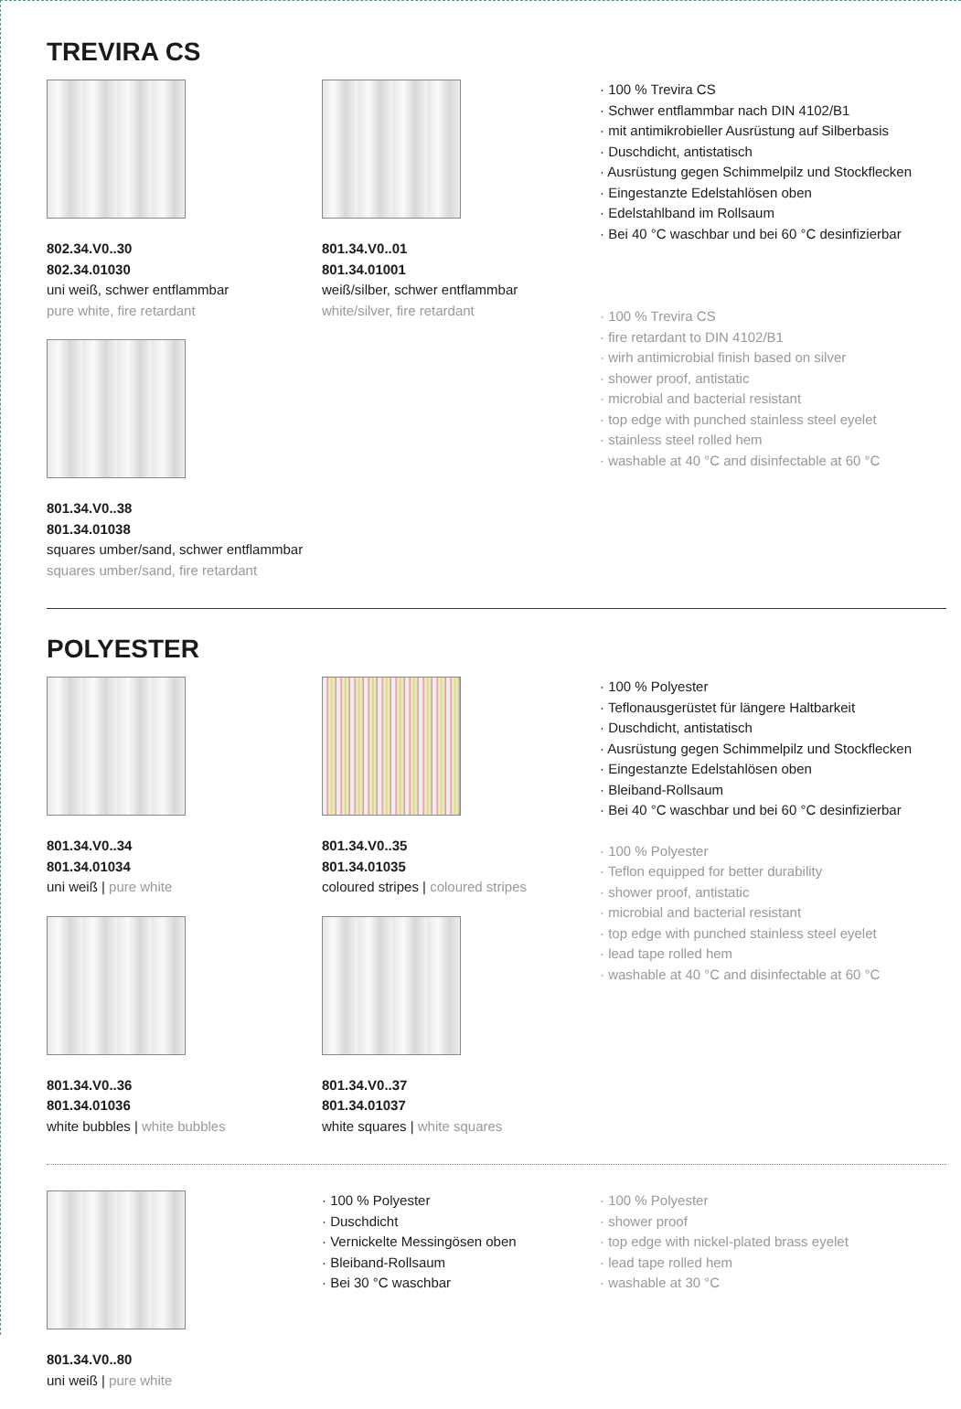TREVIRA CS
802.34.V0..30
802.34.01030
uni weiß, schwer entflammbar
pure white, fire retardant
801.34.V0..38
801.34.01038
squares umber/sand, schwer entflammbar
squares umber/sand, fire retardant
801.34.V0..01
801.34.01001
weiß/silber, schwer entflammbar
white/silver, fire retardant
· 100 % Trevira CS
· Schwer entflammbar nach DIN 4102/B1
· mit antimikrobieller Ausrüstung auf Silberbasis
· Duschdicht, antistatisch
· Ausrüstung gegen Schimmelpilz und Stockflecken
· Eingestanzte Edelstahlösen oben
· Edelstahlband im Rollsaum
· Bei 40 °C waschbar und bei 60 °C desinfizierbar
· 100 % Trevira CS
· fire retardant to DIN 4102/B1
· wirh antimicrobial finish based on silver
· shower proof, antistatic
· microbial and bacterial resistant
· top edge with punched stainless steel eyelet
· stainless steel rolled hem
· washable at 40 °C and disinfectable at 60 °C
POLYESTER
801.34.V0..34
801.34.01034
uni weiß | pure white
801.34.V0..36
801.34.01036
white bubbles | white bubbles
801.34.V0..35
801.34.01035
coloured stripes | coloured stripes
801.34.V0..37
801.34.01037
white squares | white squares
· 100 % Polyester
· Teflonausgerüstet für längere Haltbarkeit
· Duschdicht, antistatisch
· Ausrüstung gegen Schimmelpilz und Stockflecken
· Eingestanzte Edelstahlösen oben
· Bleiband-Rollsaum
· Bei 40 °C waschbar und bei 60 °C desinfizierbar
· 100 % Polyester
· Teflon equipped for better durability
· shower proof, antistatic
· microbial and bacterial resistant
· top edge with punched stainless steel eyelet
· lead tape rolled hem
· washable at 40 °C and disinfectable at 60 °C
801.34.V0..80
uni weiß | pure white
· 100 % Polyester
· Duschdicht
· Vernickelte Messingösen oben
· Bleiband-Rollsaum
· Bei 30 °C waschbar
· 100 % Polyester
· shower proof
· top edge with nickel-plated brass eyelet
· lead tape rolled hem
· washable at 30 °C